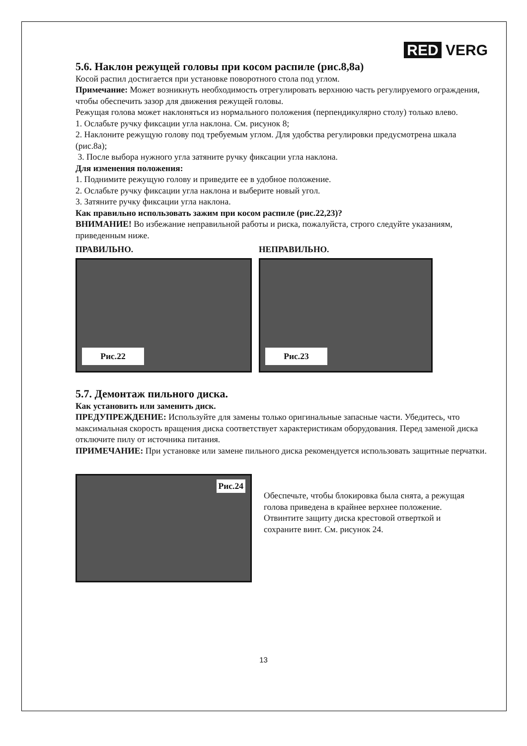RED VERG
5.6. Наклон режущей головы при косом распиле (рис.8,8а)
Косой распил достигается при установке поворотного стола под углом.
Примечание: Может возникнуть необходимость отрегулировать верхнюю часть регулируемого ограждения, чтобы обеспечить зазор для движения режущей головы.
Режущая голова может наклоняться из нормального положения (перпендикулярно столу) только влево.
1. Ослабьте ручку фиксации угла наклона. См. рисунок 8;
2. Наклоните режущую голову под требуемым углом. Для удобства регулировки предусмотрена шкала (рис.8а);
3. После выбора нужного угла затяните ручку фиксации угла наклона.
Для изменения положения:
1. Поднимите режущую голову и приведите ее в удобное положение.
2. Ослабьте ручку фиксации угла наклона и выберите новый угол.
3. Затяните ручку фиксации угла наклона.
Как правильно использовать зажим при косом распиле (рис.22,23)?
ВНИМАНИЕ! Во избежание неправильной работы и риска, пожалуйста, строго следуйте указаниям, приведенным ниже.
ПРАВИЛЬНО. НЕПРАВИЛЬНО.
Рис.22
Рис.23
5.7. Демонтаж пильного диска.
Как установить или заменить диск.
ПРЕДУПРЕЖДЕНИЕ: Используйте для замены только оригинальные запасные части. Убедитесь, что максимальная скорость вращения диска соответствует характеристикам оборудования. Перед заменой диска отключите пилу от источника питания.
ПРИМЕЧАНИЕ: При установке или замене пильного диска рекомендуется использовать защитные перчатки.
Рис.24
Обеспечьте, чтобы блокировка была снята, а режущая голова приведена в крайнее верхнее положение.
Отвинтите защиту диска крестовой отверткой и сохраните винт. См. рисунок 24.
13